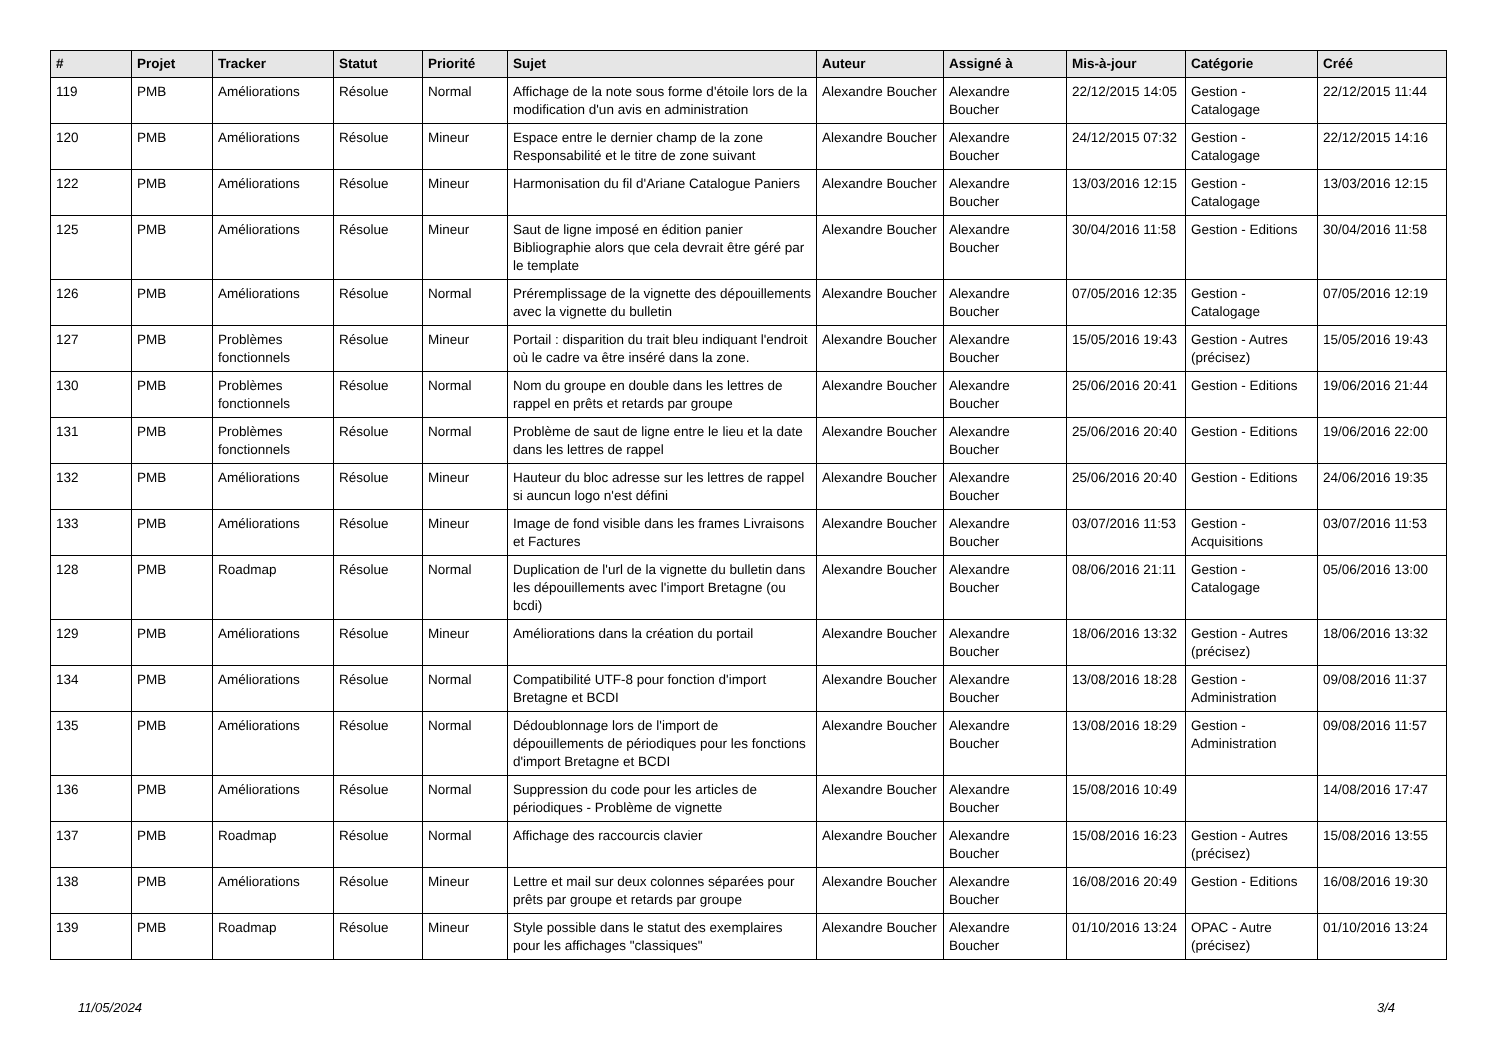| # | Projet | Tracker | Statut | Priorité | Sujet | Auteur | Assigné à | Mis-à-jour | Catégorie | Créé |
| --- | --- | --- | --- | --- | --- | --- | --- | --- | --- | --- |
| 119 | PMB | Améliorations | Résolue | Normal | Affichage de la note sous forme d'étoile lors de la modification d'un avis en administration | Alexandre Boucher | Alexandre Boucher | 22/12/2015 14:05 | Gestion - Catalogage | 22/12/2015 11:44 |
| 120 | PMB | Améliorations | Résolue | Mineur | Espace entre le dernier champ de la zone Responsabilité et le titre de zone suivant | Alexandre Boucher | Alexandre Boucher | 24/12/2015 07:32 | Gestion - Catalogage | 22/12/2015 14:16 |
| 122 | PMB | Améliorations | Résolue | Mineur | Harmonisation du fil d'Ariane Catalogue Paniers | Alexandre Boucher | Alexandre Boucher | 13/03/2016 12:15 | Gestion - Catalogage | 13/03/2016 12:15 |
| 125 | PMB | Améliorations | Résolue | Mineur | Saut de ligne imposé en édition panier Bibliographie alors que cela devrait être géré par le template | Alexandre Boucher | Alexandre Boucher | 30/04/2016 11:58 | Gestion - Editions | 30/04/2016 11:58 |
| 126 | PMB | Améliorations | Résolue | Normal | Préremplissage de la vignette des dépouillements avec la vignette du bulletin | Alexandre Boucher | Alexandre Boucher | 07/05/2016 12:35 | Gestion - Catalogage | 07/05/2016 12:19 |
| 127 | PMB | Problèmes fonctionnels | Résolue | Mineur | Portail : disparition du trait bleu indiquant l'endroit où le cadre va être inséré dans la zone. | Alexandre Boucher | Alexandre Boucher | 15/05/2016 19:43 | Gestion - Autres (précisez) | 15/05/2016 19:43 |
| 130 | PMB | Problèmes fonctionnels | Résolue | Normal | Nom du groupe en double dans les lettres de rappel en prêts et retards par groupe | Alexandre Boucher | Alexandre Boucher | 25/06/2016 20:41 | Gestion - Editions | 19/06/2016 21:44 |
| 131 | PMB | Problèmes fonctionnels | Résolue | Normal | Problème de saut de ligne entre le lieu et la date dans les lettres de rappel | Alexandre Boucher | Alexandre Boucher | 25/06/2016 20:40 | Gestion - Editions | 19/06/2016 22:00 |
| 132 | PMB | Améliorations | Résolue | Mineur | Hauteur du bloc adresse sur les lettres de rappel si auncun logo n'est défini | Alexandre Boucher | Alexandre Boucher | 25/06/2016 20:40 | Gestion - Editions | 24/06/2016 19:35 |
| 133 | PMB | Améliorations | Résolue | Mineur | Image de fond visible dans les frames Livraisons et Factures | Alexandre Boucher | Alexandre Boucher | 03/07/2016 11:53 | Gestion - Acquisitions | 03/07/2016 11:53 |
| 128 | PMB | Roadmap | Résolue | Normal | Duplication de l'url de la vignette du bulletin dans les dépouillements avec l'import Bretagne (ou bcdi) | Alexandre Boucher | Alexandre Boucher | 08/06/2016 21:11 | Gestion - Catalogage | 05/06/2016 13:00 |
| 129 | PMB | Améliorations | Résolue | Mineur | Améliorations dans la création du portail | Alexandre Boucher | Alexandre Boucher | 18/06/2016 13:32 | Gestion - Autres (précisez) | 18/06/2016 13:32 |
| 134 | PMB | Améliorations | Résolue | Normal | Compatibilité UTF-8 pour fonction d'import Bretagne et BCDI | Alexandre Boucher | Alexandre Boucher | 13/08/2016 18:28 | Gestion - Administration | 09/08/2016 11:37 |
| 135 | PMB | Améliorations | Résolue | Normal | Dédoublonnage lors de l'import de dépouillements de périodiques pour les fonctions d'import Bretagne et BCDI | Alexandre Boucher | Alexandre Boucher | 13/08/2016 18:29 | Gestion - Administration | 09/08/2016 11:57 |
| 136 | PMB | Améliorations | Résolue | Normal | Suppression du code pour les articles de périodiques - Problème de vignette | Alexandre Boucher | Alexandre Boucher | 15/08/2016 10:49 | | 14/08/2016 17:47 |
| 137 | PMB | Roadmap | Résolue | Normal | Affichage des raccourcis clavier | Alexandre Boucher | Alexandre Boucher | 15/08/2016 16:23 | Gestion - Autres (précisez) | 15/08/2016 13:55 |
| 138 | PMB | Améliorations | Résolue | Mineur | Lettre et mail sur deux colonnes séparées pour prêts par groupe et retards par groupe | Alexandre Boucher | Alexandre Boucher | 16/08/2016 20:49 | Gestion - Editions | 16/08/2016 19:30 |
| 139 | PMB | Roadmap | Résolue | Mineur | Style possible dans le statut des exemplaires pour les affichages "classiques" | Alexandre Boucher | Alexandre Boucher | 01/10/2016 13:24 | OPAC - Autre (précisez) | 01/10/2016 13:24 |
11/05/2024 3/4